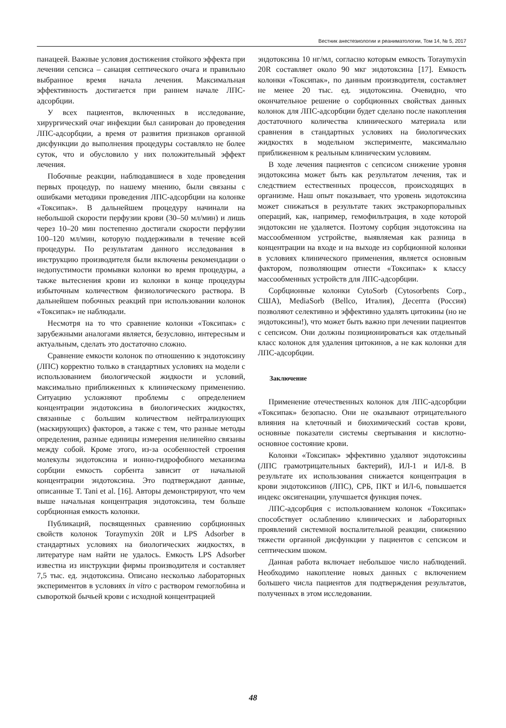Вестник анестезиологии и реаниматологии, Том 14, № 5, 2017
панацеей. Важные условия достижения стойкого эффекта при лечении сепсиса – санация септического очага и правильно выбранное время начала лечения. Максимальная эффективность достигается при раннем начале ЛПС-адсорбции.
У всех пациентов, включенных в исследование, хирургический очаг инфекции был санирован до проведения ЛПС-адсорбции, а время от развития признаков органной дисфункции до выполнения процедуры составляло не более суток, что и обусловило у них положительный эффект лечения.
Побочные реакции, наблюдавшиеся в ходе проведения первых процедур, по нашему мнению, были связаны с ошибками методики проведения ЛПС-адсорбции на колонке «Токсипак». В дальнейшем процедуру начинали на небольшой скорости перфузии крови (30–50 мл/мин) и лишь через 10–20 мин постепенно достигали скорости перфузии 100–120 мл/мин, которую поддерживали в течение всей процедуры. По результатам данного исследования в инструкцию производителя были включены рекомендации о недопустимости промывки колонки во время процедуры, а также вытеснения крови из колонки в конце процедуры избыточным количеством физиологического раствора. В дальнейшем побочных реакций при использовании колонок «Токсипак» не наблюдали.
Несмотря на то что сравнение колонки «Токсипак» с зарубежными аналогами является, безусловно, интересным и актуальным, сделать это достаточно сложно.
Сравнение емкости колонок по отношению к эндотоксину (ЛПС) корректно только в стандартных условиях на модели с использованием биологической жидкости и условий, максимально приближенных к клиническому применению. Ситуацию усложняют проблемы с определением концентрации эндотоксина в биологических жидкостях, связанные с большим количеством нейтрализующих (маскирующих) факторов, а также с тем, что разные методы определения, разные единицы измерения нелинейно связаны между собой. Кроме этого, из-за особенностей строения молекулы эндотоксина и ионно-гидрофобного механизма сорбции емкость сорбента зависит от начальной концентрации эндотоксина. Это подтверждают данные, описанные T. Tani et al. [16]. Авторы демонстрируют, что чем выше начальная концентрация эндотоксина, тем больше сорбционная емкость колонки.
Публикаций, посвященных сравнению сорбционных свойств колонок Toraymyxin 20R и LPS Adsorber в стандартных условиях на биологических жидкостях, в литературе нам найти не удалось. Емкость LPS Adsorber известна из инструкции фирмы производителя и составляет 7,5 тыс. ед. эндотоксина. Описано несколько лабораторных экспериментов в условиях in vitro с раствором гемоглобина и сывороткой бычьей крови с исходной концентрацией
эндотоксина 10 нг/мл, согласно которым емкость Toraymyxin 20R составляет около 90 мкг эндотоксина [17]. Емкость колонки «Токсипак», по данным производителя, составляет не менее 20 тыс. ед. эндотоксина. Очевидно, что окончательное решение о сорбционных свойствах данных колонок для ЛПС-адсорбции будет сделано после накопления достаточного количества клинического материала или сравнения в стандартных условиях на биологических жидкостях в модельном эксперименте, максимально приближенном к реальным клиническим условиям.
В ходе лечения пациентов с сепсисом снижение уровня эндотоксина может быть как результатом лечения, так и следствием естественных процессов, происходящих в организме. Наш опыт показывает, что уровень эндотоксина может снижаться в результате таких экстракорпоральных операций, как, например, гемофильтрация, в ходе которой эндотоксин не удаляется. Поэтому сорбция эндотоксина на массообменном устройстве, выявляемая как разница в концентрации на входе и на выходе из сорбционной колонки в условиях клинического применения, является основным фактором, позволяющим отнести «Токсипак» к классу массообменных устройств для ЛПС-адсорбции.
Сорбционные колонки CytoSorb (Cytosorbents Corp., США), MediaSorb (Bellco, Италия), Десепта (Россия) позволяют селективно и эффективно удалять цитокины (но не эндотоксины!), что может быть важно при лечении пациентов с сепсисом. Они должны позиционироваться как отдельный класс колонок для удаления цитокинов, а не как колонки для ЛПС-адсорбции.
Заключение
Применение отечественных колонок для ЛПС-адсорбции «Токсипак» безопасно. Они не оказывают отрицательного влияния на клеточный и биохимический состав крови, основные показатели системы свертывания и кислотно-основное состояние крови.
Колонки «Токсипак» эффективно удаляют эндотоксины (ЛПС грамотрицательных бактерий), ИЛ-1 и ИЛ-8. В результате их использования снижается концентрация в крови эндотоксинов (ЛПС), СРБ, ПКТ и ИЛ-6, повышается индекс оксигенации, улучшается функция почек.
ЛПС-адсорбция с использованием колонок «Токсипак» способствует ослаблению клинических и лабораторных проявлений системной воспалительной реакции, снижению тяжести органной дисфункции у пациентов с сепсисом и септическим шоком.
Данная работа включает небольшое число наблюдений. Необходимо накопление новых данных с включением большего числа пациентов для подтверждения результатов, полученных в этом исследовании.
48